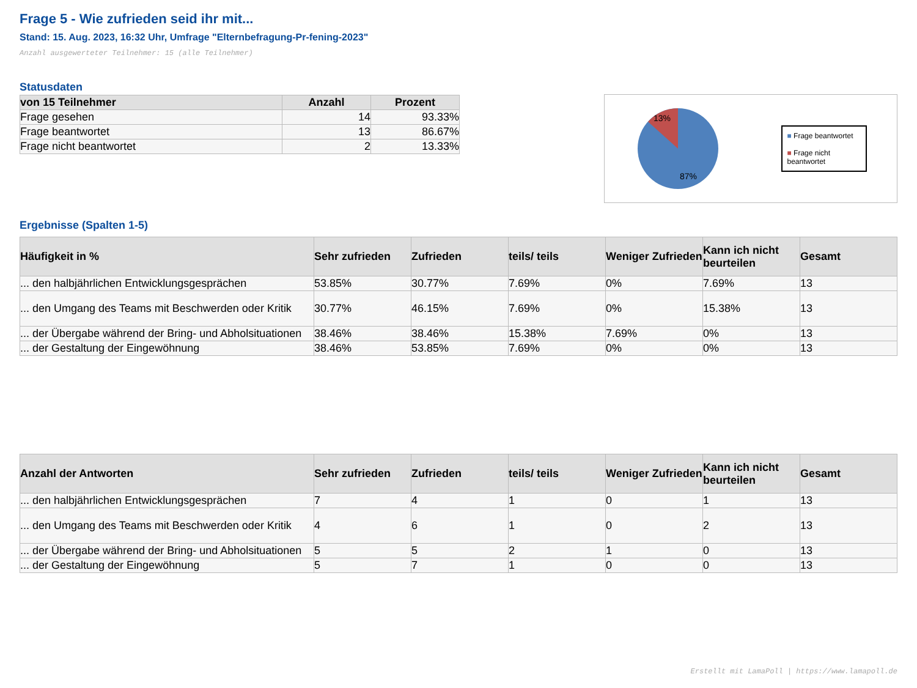Frage 5 - Wie zufrieden seid ihr mit...
Stand: 15. Aug. 2023, 16:32 Uhr, Umfrage "Elternbefragung-Pr-fening-2023"
Anzahl ausgewerteter Teilnehmer: 15 (alle Teilnehmer)
Statusdaten
| von 15 Teilnehmer | Anzahl | Prozent |
| --- | --- | --- |
| Frage gesehen | 14 | 93.33% |
| Frage beantwortet | 13 | 86.67% |
| Frage nicht beantwortet | 2 | 13.33% |
13%
87%
■ Frage beantwortet
■ Frage nicht beantwortet
Ergebnisse (Spalten 1-5)
| Häufigkeit in % | Sehr zufrieden | Zufrieden | teils/ teils | Weniger Zufrieden | Kann ich nicht beurteilen | Gesamt |
| --- | --- | --- | --- | --- | --- | --- |
| ... den halbjährlichen Entwicklungsgesprächen | 53.85% | 30.77% | 7.69% | 0% | 7.69% | 13 |
| ... den Umgang des Teams mit Beschwerden oder Kritik | 30.77% | 46.15% | 7.69% | 0% | 15.38% | 13 |
| ... der Übergabe während der Bring- und Abholsituationen | 38.46% | 38.46% | 15.38% | 7.69% | 0% | 13 |
| ... der Gestaltung der Eingewöhnung | 38.46% | 53.85% | 7.69% | 0% | 0% | 13 |
| Anzahl der Antworten | Sehr zufrieden | Zufrieden | teils/ teils | Weniger Zufrieden | Kann ich nicht beurteilen | Gesamt |
| --- | --- | --- | --- | --- | --- | --- |
| ... den halbjährlichen Entwicklungsgesprächen | 7 | 4 | 1 | 0 | 1 | 13 |
| ... den Umgang des Teams mit Beschwerden oder Kritik | 4 | 6 | 1 | 0 | 2 | 13 |
| ... der Übergabe während der Bring- und Abholsituationen | 5 | 5 | 2 | 1 | 0 | 13 |
| ... der Gestaltung der Eingewöhnung | 5 | 7 | 1 | 0 | 0 | 13 |
Erstellt mit LamaPoll | https://www.lamapoll.de